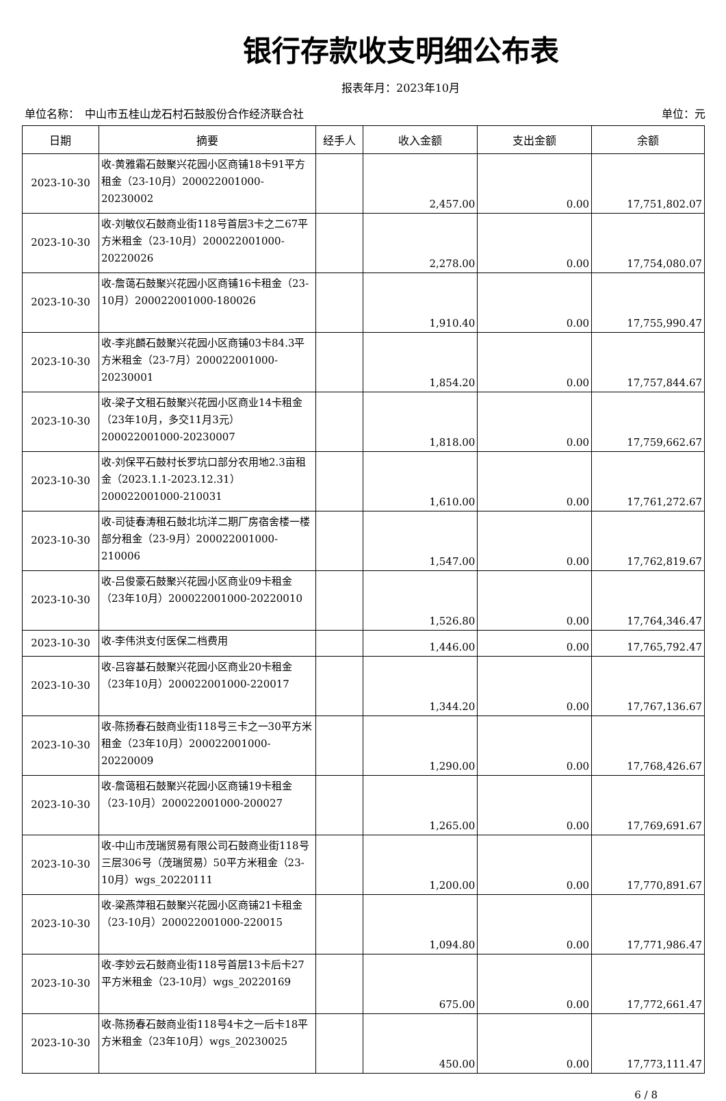银行存款收支明细公布表
报表年月：2023年10月
单位名称：　中山市五桂山龙石村石鼓股份合作经济联合社 单位：元
| 日期 | 摘要 | 经手人 | 收入金额 | 支出金额 | 余额 |
| --- | --- | --- | --- | --- | --- |
| 2023-10-30 | 收-黄雅霜石鼓聚兴花园小区商铺18卡91平方租金（23-10月）200022001000-20230002 | | 2,457.00 | 0.00 | 17,751,802.07 |
| 2023-10-30 | 收-刘敏仪石鼓商业街118号首层3卡之二67平方米租金（23-10月）200022001000-20220026 | | 2,278.00 | 0.00 | 17,754,080.07 |
| 2023-10-30 | 收-詹蔼石鼓聚兴花园小区商铺16卡租金（23-10月）200022001000-180026 | | 1,910.40 | 0.00 | 17,755,990.47 |
| 2023-10-30 | 收-李兆麟石鼓聚兴花园小区商铺03卡84.3平方米租金（23-7月）200022001000-20230001 | | 1,854.20 | 0.00 | 17,757,844.67 |
| 2023-10-30 | 收-梁子文租石鼓聚兴花园小区商业14卡租金（23年10月，多交11月3元）200022001000-20230007 | | 1,818.00 | 0.00 | 17,759,662.67 |
| 2023-10-30 | 收-刘保平石鼓村长罗坑口部分农用地2.3亩租金（2023.1.1-2023.12.31）200022001000-210031 | | 1,610.00 | 0.00 | 17,761,272.67 |
| 2023-10-30 | 收-司徒春涛租石鼓北坑洋二期厂房宿舍楼一楼部分租金（23-9月）200022001000-210006 | | 1,547.00 | 0.00 | 17,762,819.67 |
| 2023-10-30 | 收-吕俊豪石鼓聚兴花园小区商业09卡租金（23年10月）200022001000-20220010 | | 1,526.80 | 0.00 | 17,764,346.47 |
| 2023-10-30 | 收-李伟洪支付医保二档费用 | | 1,446.00 | 0.00 | 17,765,792.47 |
| 2023-10-30 | 收-吕容基石鼓聚兴花园小区商业20卡租金（23年10月）200022001000-220017 | | 1,344.20 | 0.00 | 17,767,136.67 |
| 2023-10-30 | 收-陈扬春石鼓商业街118号三卡之一30平方米租金（23年10月）200022001000-20220009 | | 1,290.00 | 0.00 | 17,768,426.67 |
| 2023-10-30 | 收-詹蔼租石鼓聚兴花园小区商铺19卡租金（23-10月）200022001000-200027 | | 1,265.00 | 0.00 | 17,769,691.67 |
| 2023-10-30 | 收-中山市茂瑞贸易有限公司石鼓商业街118号三层306号（茂瑞贸易）50平方米租金（23-10月）wgs_20220111 | | 1,200.00 | 0.00 | 17,770,891.67 |
| 2023-10-30 | 收-梁燕萍租石鼓聚兴花园小区商铺21卡租金（23-10月）200022001000-220015 | | 1,094.80 | 0.00 | 17,771,986.47 |
| 2023-10-30 | 收-李妙云石鼓商业街118号首层13卡后卡27平方米租金（23-10月）wgs_20220169 | | 675.00 | 0.00 | 17,772,661.47 |
| 2023-10-30 | 收-陈扬春石鼓商业街118号4卡之一后卡18平方米租金（23年10月）wgs_20230025 | | 450.00 | 0.00 | 17,773,111.47 |
6 / 8